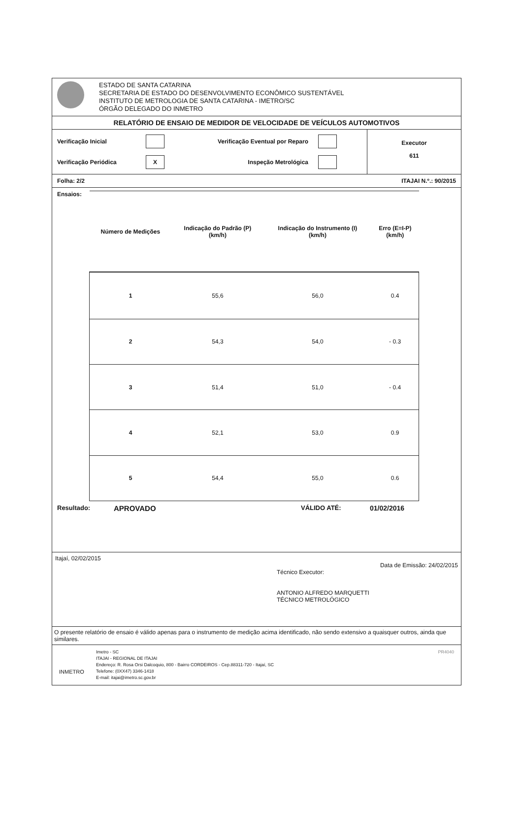ESTADO DE SANTA CATARINA
SECRETARIA DE ESTADO DO DESENVOLVIMENTO ECONÔMICO SUSTENTÁVEL
INSTITUTO DE METROLOGIA DE SANTA CATARINA - IMETRO/SC
ÓRGÃO DELEGADO DO INMETRO
RELATÓRIO DE ENSAIO DE MEDIDOR DE VELOCIDADE DE VEÍCULOS AUTOMOTIVOS
Verificação Inicial
Verificação Eventual por Reparo
Verificação Periódica
X
Inspeção Metrológica
Executor
611
Folha: 2/2 ITAJAI N.º.: 90/2015
Ensaios:
| Número de Medições | Indicação do Padrão (P) (km/h) | Indicação do Instrumento (I) (km/h) | Erro (E=I-P) (km/h) |
| --- | --- | --- | --- |
| 1 | 55,6 | 56,0 | 0.4 |
| 2 | 54,3 | 54,0 | - 0.3 |
| 3 | 51,4 | 51,0 | - 0.4 |
| 4 | 52,1 | 53,0 | 0.9 |
| 5 | 54,4 | 55,0 | 0.6 |
Resultado: APROVADO VÁLIDO ATÉ: 01/02/2016
Itajaí, 02/02/2015
Data de Emissão: 24/02/2015
Técnico Executor:
ANTONIO ALFREDO MARQUETTI
TÉCNICO METROLÓGICO
O presente relatório de ensaio é válido apenas para o instrumento de medição acima identificado, não sendo extensivo a quaisquer outros, ainda que similares.
INMETRO
Imetro - SC
ITAJAI - REGIONAL DE ITAJAI
Endereço: R. Rosa Orsi Dalcoquio, 800 - Bairro CORDEIROS - Cep.88311-720 - Itajaí, SC
Telefone: (0XX47) 3346-1418
E-mail: itajai@imetro.sc.gov.br
PR4040